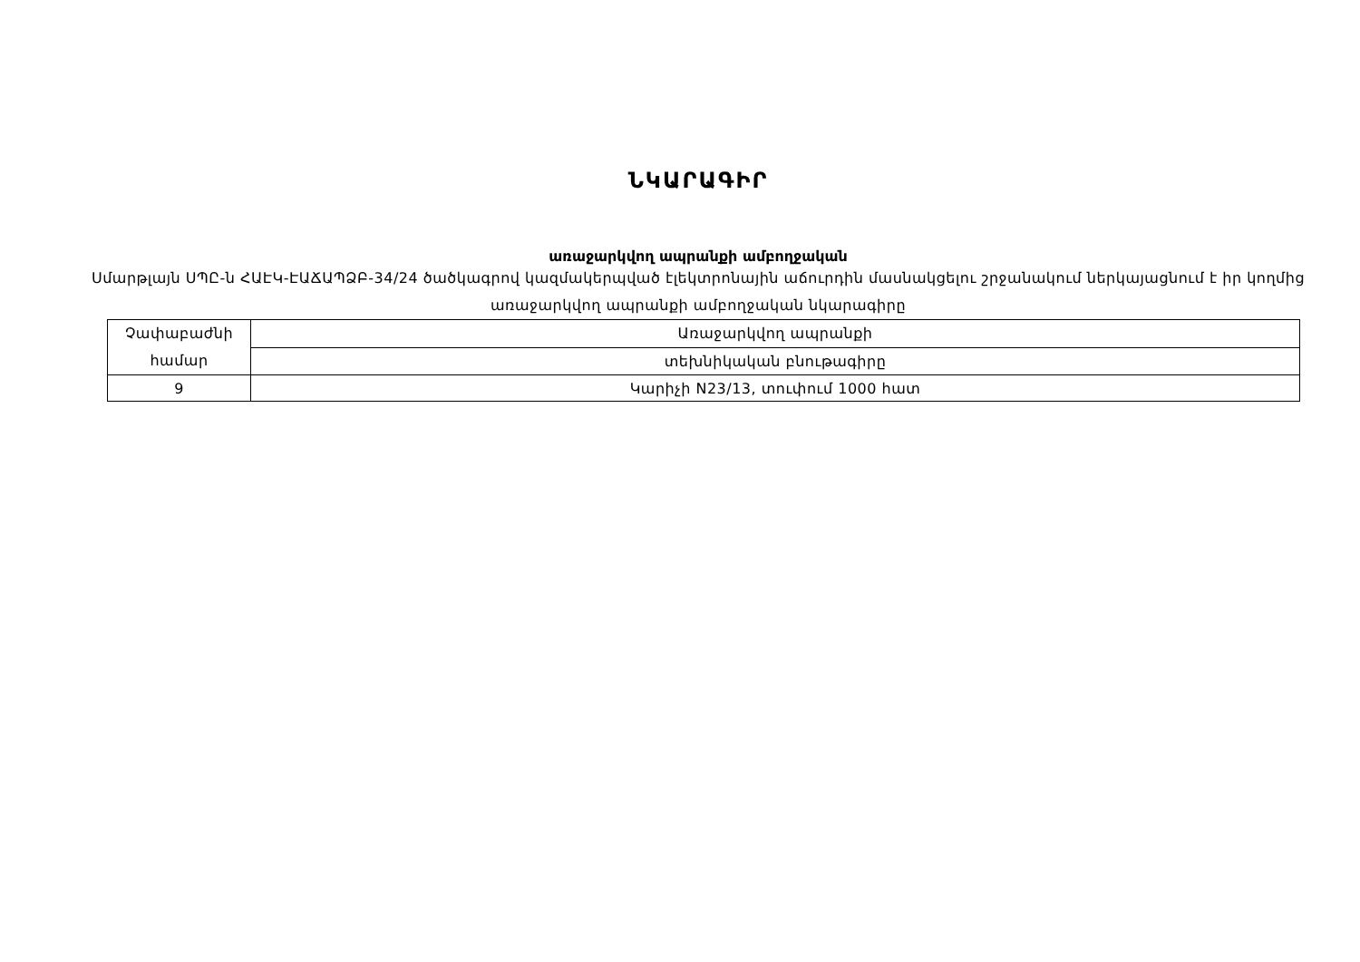ՆԿԱՐԱԳԻՐ
առաջարկվող ապրանքի ամբողջական
Սմարթլայն ՍՊԸ-ն ՀԱԷԿ-ԷԱՃԱՊՁԲ-34/24 ծածկագրով կազմակերպված էլեկտրոնային աճուրդին մասնակցելու շրջանակում ներկայացնում է իր կողմից առաջարկվող ապրանքի ամբողջական նկարագիրը
| Չափաբաժնի համար | Առաջարկվող ապրանքի |
| | տեխնիկական բնութագիրը |
| 9 | Կարիչի N23/13, տուփում 1000 հատ |